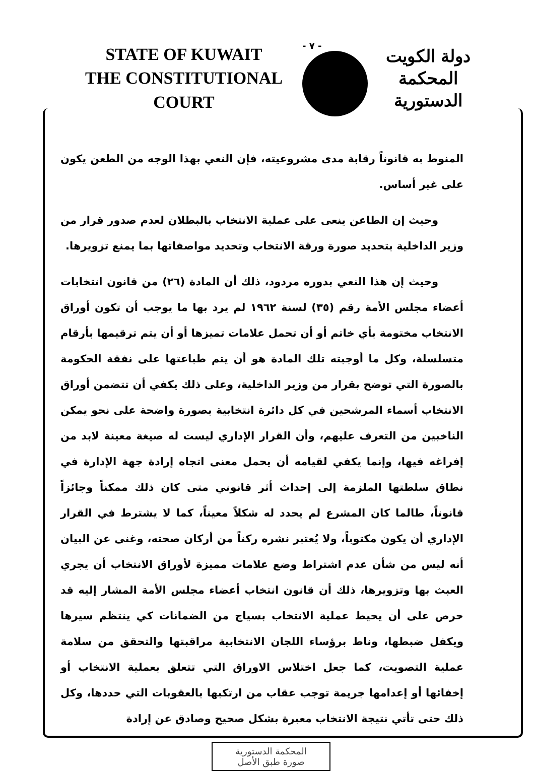STATE OF KUWAIT
THE CONSTITUTIONAL COURT
- ٧ -
دولة الكويت
المحكمة الدستورية
المنوط به قانوناً رقابة مدى مشروعيته، فإن النعي بهذا الوجه من الطعن يكون على غير أساس.
وحيث إن الطاعن ينعى على عملية الانتخاب بالبطلان لعدم صدور قرار من وزير الداخلية بتحديد صورة ورقة الانتخاب وتحديد مواصفاتها بما يمنع تزويرها.
وحيث إن هذا النعي بدوره مردود، ذلك أن المادة (٢٦) من قانون انتخابات أعضاء مجلس الأمة رقم (٣٥) لسنة ١٩٦٢ لم يرد بها ما يوجب أن تكون أوراق الانتخاب مختومة بأي خاتم أو أن تحمل علامات تميزها أو أن يتم ترقيمها بأرقام متسلسلة، وكل ما أوجبته تلك المادة هو أن يتم طباعتها على نفقة الحكومة بالصورة التي توضح بقرار من وزير الداخلية، وعلى ذلك يكفي أن تتضمن أوراق الانتخاب أسماء المرشحين في كل دائرة انتخابية بصورة واضحة على نحو يمكن الناخبين من التعرف عليهم، وأن القرار الإداري ليست له صيغة معينة لابد من إفراغه فيها، وإنما يكفي لقيامه أن يحمل معنى اتجاه إرادة جهة الإدارة في نطاق سلطتها الملزمة إلى إحداث أثر قانوني متى كان ذلك ممكناً وجائزاً قانوناً، طالما كان المشرع لم يحدد له شكلاً معيناً، كما لا يشترط في القرار الإداري أن يكون مكتوباً، ولا يُعتبر نشره ركناً من أركان صحته، وغنى عن البيان أنه ليس من شأن عدم اشتراط وضع علامات مميزة لأوراق الانتخاب أن يجري العبث بها وتزويرها، ذلك أن قانون انتخاب أعضاء مجلس الأمة المشار إليه قد حرص على أن يحيط عملية الانتخاب بسياج من الضمانات كي ينتظم سيرها ويكفل ضبطها، وناط برؤساء اللجان الانتخابية مراقبتها والتحقق من سلامة عملية التصويت، كما جعل اختلاس الاوراق التي تتعلق بعملية الانتخاب أو إخفائها أو إعدامها جريمة توجب عقاب من ارتكبها بالعقوبات التي حددها، وكل ذلك حتى تأتي نتيجة الانتخاب معبرة بشكل صحيح وصادق عن إرادة
المحكمة الدستورية
صورة طبق الأصل